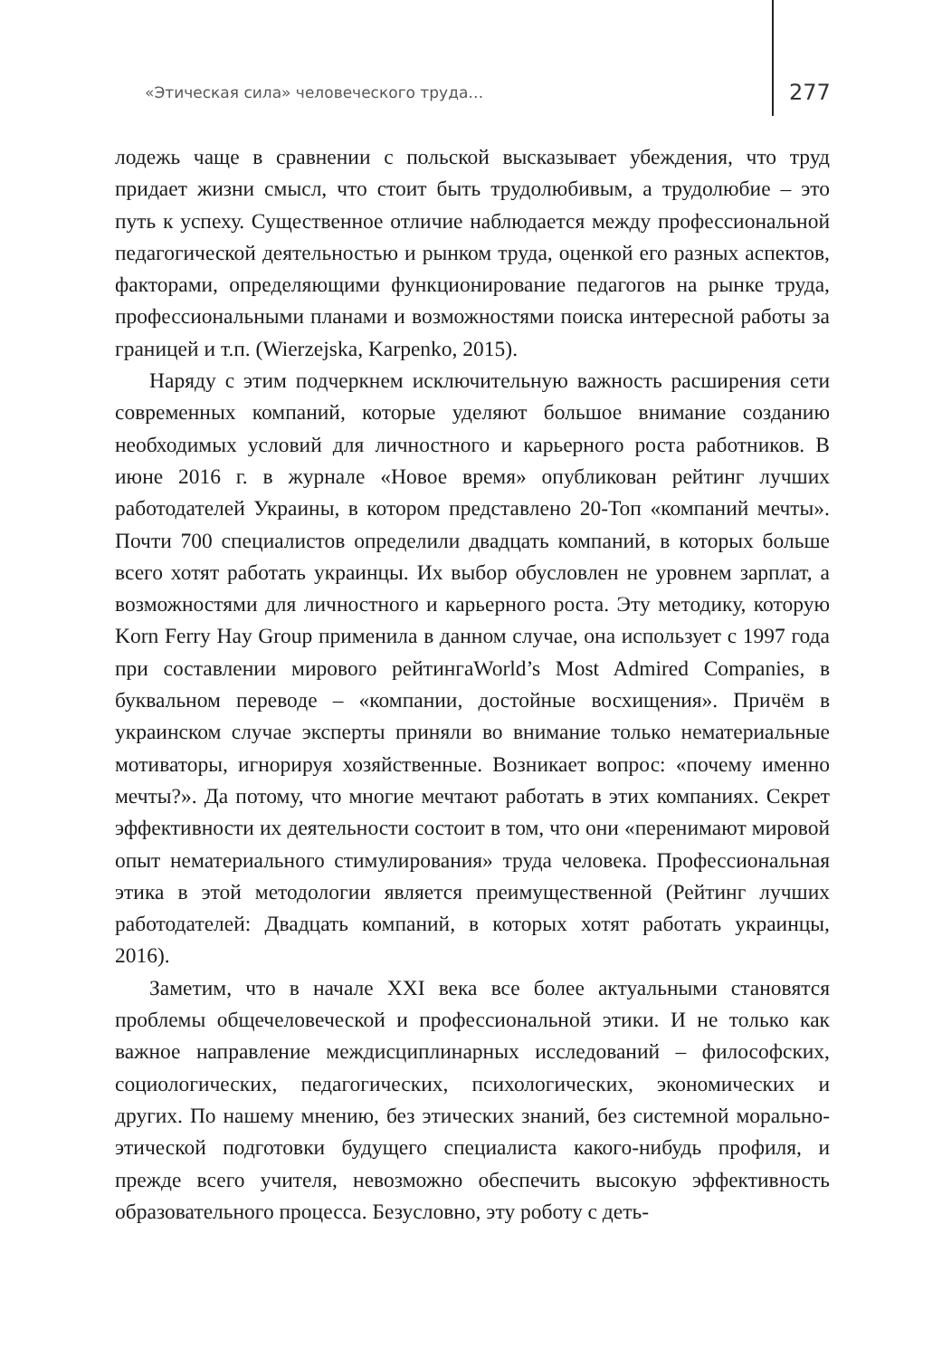«Этическая сила» человеческого труда… 277
лодежь чаще в сравнении с польской высказывает убеждения, что труд придает жизни смысл, что стоит быть трудолюбивым, а трудолюбие – это путь к успеху. Существенное отличие наблюдается между профессиональной педагогической деятельностью и рынком труда, оценкой его разных аспектов, факторами, определяющими функционирование педагогов на рынке труда, профессиональными планами и возможностями поиска интересной работы за границей и т.п. (Wierzejska, Karpenko, 2015).
Наряду с этим подчеркнем исключительную важность расширения сети современных компаний, которые уделяют большое внимание созданию необходимых условий для личностного и карьерного роста работников. В июне 2016 г. в журнале «Новое время» опубликован рейтинг лучших работодателей Украины, в котором представлено 20-Топ «компаний мечты». Почти 700 специалистов определили двадцать компаний, в которых больше всего хотят работать украинцы. Их выбор обусловлен не уровнем зарплат, а возможностями для личностного и карьерного роста. Эту методику, которую Korn Ferry Hay Group применила в данном случае, она использует с 1997 года при составлении мирового рейтингаWorld’s Most Admired Companies, в буквальном переводе – «компании, достойные восхищения». Причём в украинском случае эксперты приняли во внимание только нематериальные мотиваторы, игнорируя хозяйственные. Возникает вопрос: «почему именно мечты?». Да потому, что многие мечтают работать в этих компаниях. Секрет эффективности их деятельности состоит в том, что они «перенимают мировой опыт нематериального стимулирования» труда человека. Профессиональная этика в этой методологии является преимущественной (Рейтинг лучших работодателей: Двадцать компаний, в которых хотят работать украинцы, 2016).
Заметим, что в начале XXI века все более актуальными становятся проблемы общечеловеческой и профессиональной этики. И не только как важное направление междисциплинарных исследований – философских, социологических, педагогических, психологических, экономических и других. По нашему мнению, без этических знаний, без системной морально-этической подготовки будущего специалиста какого-нибудь профиля, и прежде всего учителя, невозможно обеспечить высокую эффективность образовательного процесса. Безусловно, эту роботу с деть-